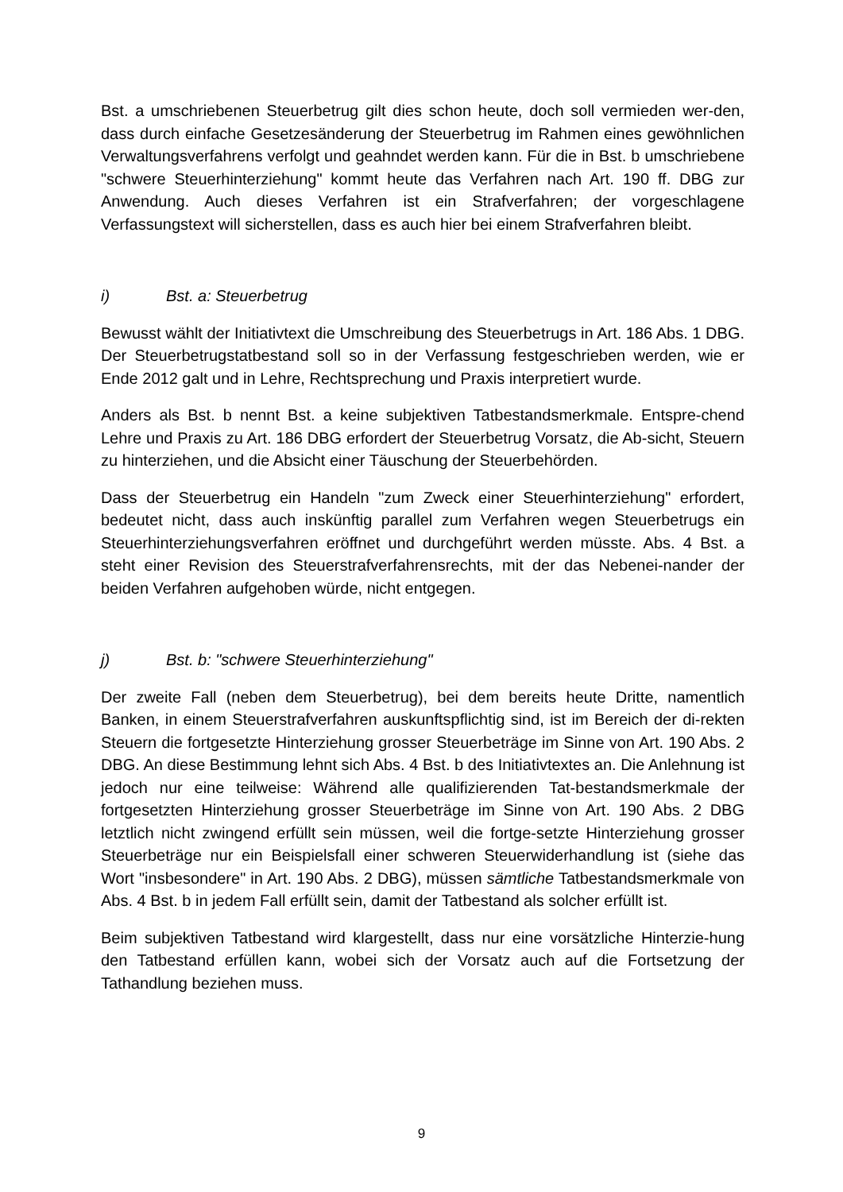Bst. a umschriebenen Steuerbetrug gilt dies schon heute, doch soll vermieden wer-den, dass durch einfache Gesetzesänderung der Steuerbetrug im Rahmen eines gewöhnlichen Verwaltungsverfahrens verfolgt und geahndet werden kann. Für die in Bst. b umschriebene "schwere Steuerhinterziehung" kommt heute das Verfahren nach Art. 190 ff. DBG zur Anwendung. Auch dieses Verfahren ist ein Strafverfahren; der vorgeschlagene Verfassungstext will sicherstellen, dass es auch hier bei einem Strafverfahren bleibt.
i) Bst. a: Steuerbetrug
Bewusst wählt der Initiativtext die Umschreibung des Steuerbetrugs in Art. 186 Abs. 1 DBG. Der Steuerbetrugstatbestand soll so in der Verfassung festgeschrieben werden, wie er Ende 2012 galt und in Lehre, Rechtsprechung und Praxis interpretiert wurde.
Anders als Bst. b nennt Bst. a keine subjektiven Tatbestandsmerkmale. Entspre-chend Lehre und Praxis zu Art. 186 DBG erfordert der Steuerbetrug Vorsatz, die Ab-sicht, Steuern zu hinterziehen, und die Absicht einer Täuschung der Steuerbehörden.
Dass der Steuerbetrug ein Handeln "zum Zweck einer Steuerhinterziehung" erfordert, bedeutet nicht, dass auch inskünftig parallel zum Verfahren wegen Steuerbetrugs ein Steuerhinterziehungsverfahren eröffnet und durchgeführt werden müsste. Abs. 4 Bst. a steht einer Revision des Steuerstrafverfahrensrechts, mit der das Nebenei-nander der beiden Verfahren aufgehoben würde, nicht entgegen.
j) Bst. b: "schwere Steuerhinterziehung"
Der zweite Fall (neben dem Steuerbetrug), bei dem bereits heute Dritte, namentlich Banken, in einem Steuerstrafverfahren auskunftspflichtig sind, ist im Bereich der di-rekten Steuern die fortgesetzte Hinterziehung grosser Steuerbeträge im Sinne von Art. 190 Abs. 2 DBG. An diese Bestimmung lehnt sich Abs. 4 Bst. b des Initiativtextes an. Die Anlehnung ist jedoch nur eine teilweise: Während alle qualifizierenden Tat-bestandsmerkmale der fortgesetzten Hinterziehung grosser Steuerbeträge im Sinne von Art. 190 Abs. 2 DBG letztlich nicht zwingend erfüllt sein müssen, weil die fortge-setzte Hinterziehung grosser Steuerbeträge nur ein Beispielsfall einer schweren Steuerwiderhandlung ist (siehe das Wort "insbesondere" in Art. 190 Abs. 2 DBG), müssen sämtliche Tatbestandsmerkmale von Abs. 4 Bst. b in jedem Fall erfüllt sein, damit der Tatbestand als solcher erfüllt ist.
Beim subjektiven Tatbestand wird klargestellt, dass nur eine vorsätzliche Hinterzie-hung den Tatbestand erfüllen kann, wobei sich der Vorsatz auch auf die Fortsetzung der Tathandlung beziehen muss.
9